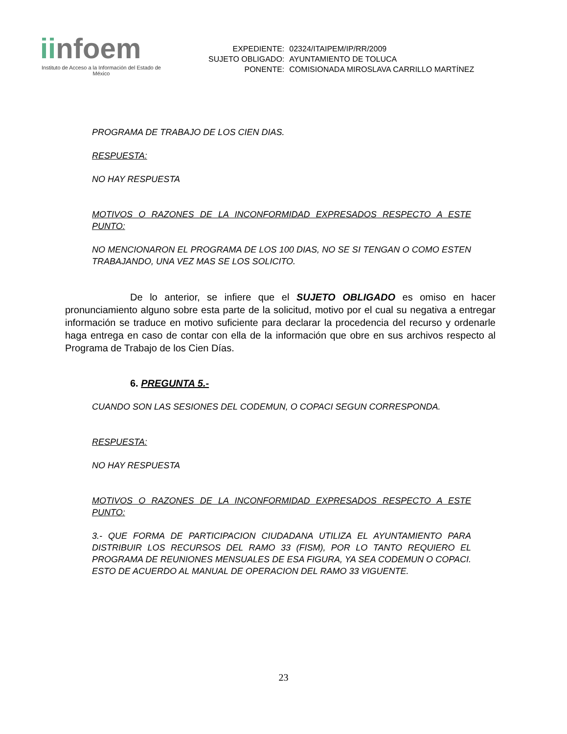iinfoem
Instituto de Acceso a la Información del Estado de México
| EXPEDIENTE: | 02324/ITAIPEM/IP/RR/2009 |
| SUJETO OBLIGADO: | AYUNTAMIENTO DE TOLUCA |
| PONENTE: | COMISIONADA MIROSLAVA CARRILLO MARTÍNEZ |
PROGRAMA DE TRABAJO DE LOS CIEN DIAS.
RESPUESTA:
NO HAY RESPUESTA
MOTIVOS O RAZONES DE LA INCONFORMIDAD EXPRESADOS RESPECTO A ESTE PUNTO:
NO MENCIONARON EL PROGRAMA DE LOS 100 DIAS, NO SE SI TENGAN O COMO ESTEN TRABAJANDO, UNA VEZ MAS SE LOS SOLICITO.
De lo anterior, se infiere que el SUJETO OBLIGADO es omiso en hacer pronunciamiento alguno sobre esta parte de la solicitud, motivo por el cual su negativa a entregar información se traduce en motivo suficiente para declarar la procedencia del recurso y ordenarle haga entrega en caso de contar con ella de la información que obre en sus archivos respecto al Programa de Trabajo de los Cien Días.
6. PREGUNTA 5.-
CUANDO SON LAS SESIONES DEL CODEMUN, O COPACI SEGUN CORRESPONDA.
RESPUESTA:
NO HAY RESPUESTA
MOTIVOS O RAZONES DE LA INCONFORMIDAD EXPRESADOS RESPECTO A ESTE PUNTO:
3.- QUE FORMA DE PARTICIPACION CIUDADANA UTILIZA EL AYUNTAMIENTO PARA DISTRIBUIR LOS RECURSOS DEL RAMO 33 (FISM), POR LO TANTO REQUIERO EL PROGRAMA DE REUNIONES MENSUALES DE ESA FIGURA, YA SEA CODEMUN O COPACI. ESTO DE ACUERDO AL MANUAL DE OPERACION DEL RAMO 33 VIGUENTE.
23